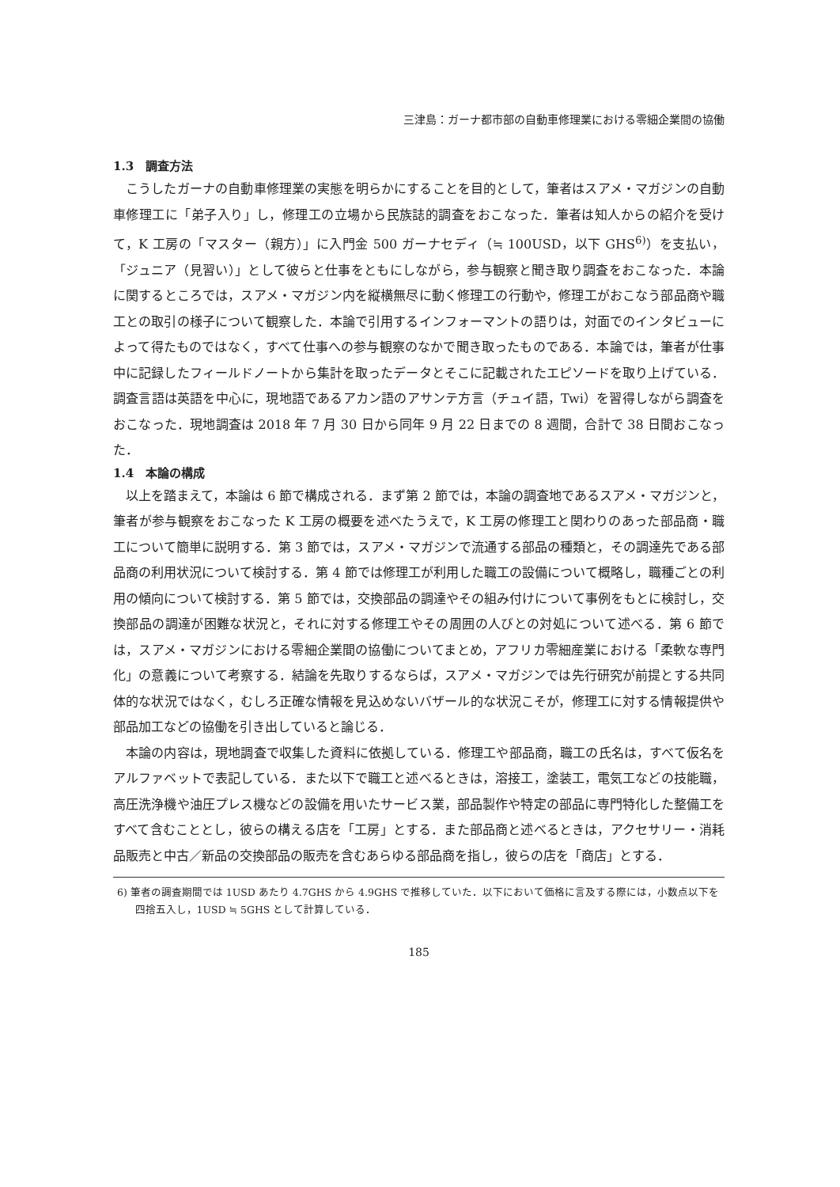三津島：ガーナ都市部の自動車修理業における零細企業間の協働
1.3　調査方法
こうしたガーナの自動車修理業の実態を明らかにすることを目的として，筆者はスアメ・マガジンの自動車修理工に「弟子入り」し，修理工の立場から民族誌的調査をおこなった．筆者は知人からの紹介を受けて，K 工房の「マスター（親方）」に入門金 500 ガーナセディ（≒ 100USD，以下 GHS<sup>6)</sup>）を支払い，「ジュニア（見習い）」として彼らと仕事をともにしながら，参与観察と聞き取り調査をおこなった．本論に関するところでは，スアメ・マガジン内を縦横無尽に動く修理工の行動や，修理工がおこなう部品商や職工との取引の様子について観察した．本論で引用するインフォーマントの語りは，対面でのインタビューによって得たものではなく，すべて仕事への参与観察のなかで聞き取ったものである．本論では，筆者が仕事中に記録したフィールドノートから集計を取ったデータとそこに記載されたエピソードを取り上げている．調査言語は英語を中心に，現地語であるアカン語のアサンテ方言（チュイ語，Twi）を習得しながら調査をおこなった．現地調査は 2018 年 7 月 30 日から同年 9 月 22 日までの 8 週間，合計で 38 日間おこなった．
1.4　本論の構成
以上を踏まえて，本論は 6 節で構成される．まず第 2 節では，本論の調査地であるスアメ・マガジンと，筆者が参与観察をおこなった K 工房の概要を述べたうえで，K 工房の修理工と関わりのあった部品商・職工について簡単に説明する．第 3 節では，スアメ・マガジンで流通する部品の種類と，その調達先である部品商の利用状況について検討する．第 4 節では修理工が利用した職工の設備について概略し，職種ごとの利用の傾向について検討する．第 5 節では，交換部品の調達やその組み付けについて事例をもとに検討し，交換部品の調達が困難な状況と，それに対する修理工やその周囲の人びとの対処について述べる．第 6 節では，スアメ・マガジンにおける零細企業間の協働についてまとめ，アフリカ零細産業における「柔軟な専門化」の意義について考察する．結論を先取りするならば，スアメ・マガジンでは先行研究が前提とする共同体的な状況ではなく，むしろ正確な情報を見込めないバザール的な状況こそが，修理工に対する情報提供や部品加工などの協働を引き出していると論じる．
本論の内容は，現地調査で収集した資料に依拠している．修理工や部品商，職工の氏名は，すべて仮名をアルファベットで表記している．また以下で職工と述べるときは，溶接工，塗装工，電気工などの技能職，高圧洗浄機や油圧プレス機などの設備を用いたサービス業，部品製作や特定の部品に専門特化した整備工をすべて含むこととし，彼らの構える店を「工房」とする．また部品商と述べるときは，アクセサリー・消耗品販売と中古／新品の交換部品の販売を含むあらゆる部品商を指し，彼らの店を「商店」とする．
6) 筆者の調査期間では 1USD あたり 4.7GHS から 4.9GHS で推移していた．以下において価格に言及する際には，小数点以下を四捨五入し，1USD ≒ 5GHS として計算している．
185